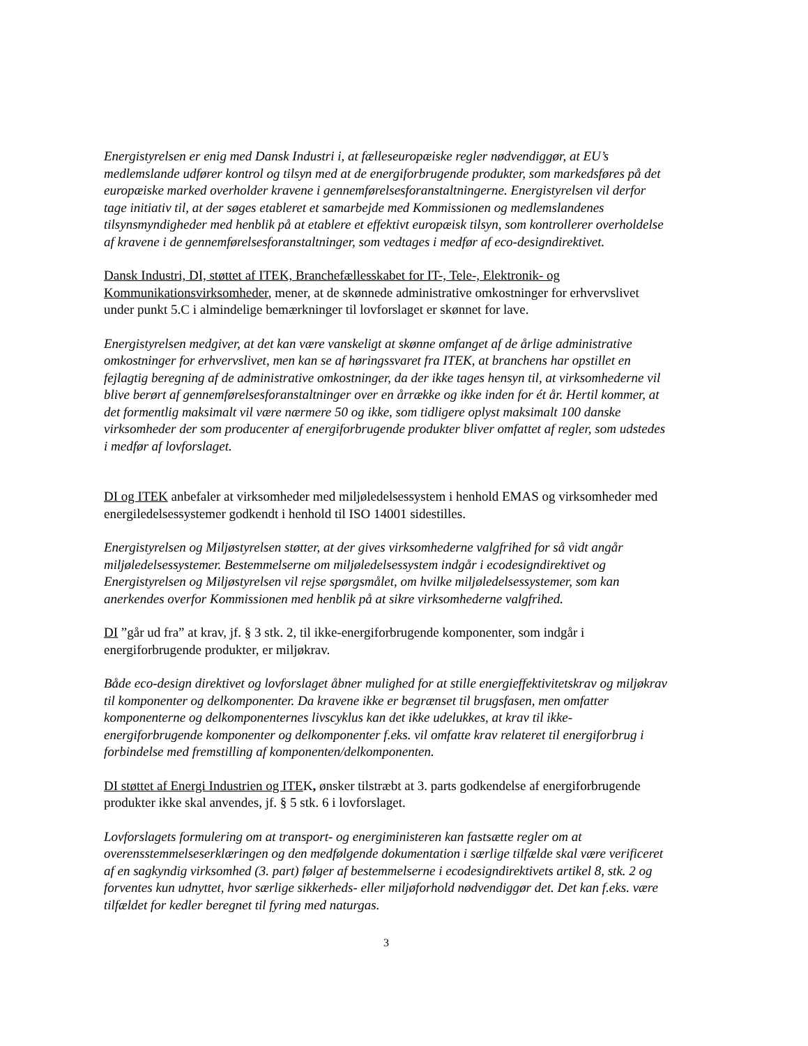Energistyrelsen er enig med Dansk Industri i, at fælleseuropæiske regler nødvendiggør, at EU’s medlemslande udfører kontrol og tilsyn med at de energiforbrugende produkter, som markedsføres på det europæiske marked overholder kravene i gennemførelsesforanstaltningerne. Energistyrelsen vil derfor tage initiativ til, at der søges etableret et samarbejde med Kommissionen og medlemslandenes tilsynsmyndigheder med henblik på at etablere et effektivt europæisk tilsyn, som kontrollerer overholdelse af kravene i de gennemførelsesforanstaltninger, som vedtages i medfør af eco-designdirektivet.
Dansk Industri, DI, støttet af ITEK, Branchefællesskabet for IT-, Tele-, Elektronik- og Kommunikationsvirksomheder, mener, at de skønnede administrative omkostninger for erhvervslivet under punkt 5.C i almindelige bemærkninger til lovforslaget er skønnet for lave.
Energistyrelsen medgiver, at det kan være vanskeligt at skønne omfanget af de årlige administrative omkostninger for erhvervslivet, men kan se af høringssvaret fra ITEK, at branchens har opstillet en fejlagtig beregning af de administrative omkostninger, da der ikke tages hensyn til, at virksomhederne vil blive berørt af gennemførelsesforanstaltninger over en årrække og ikke inden for ét år. Hertil kommer, at det formentlig maksimalt vil være nærmere 50 og ikke, som tidligere oplyst maksimalt 100 danske virksomheder der som producenter af energiforbrugende produkter bliver omfattet af regler, som udstedes i medfør af lovforslaget.
DI og ITEK anbefaler at virksomheder med miljøledelsessystem i henhold EMAS og virksomheder med energiledelsessystemer godkendt i henhold til ISO 14001 sidestilles.
Energistyrelsen og Miljøstyrelsen støtter, at der gives virksomhederne valgfrihed for så vidt angår miljøledelsessystemer. Bestemmelserne om miljøledelsessystem indgår i ecodesigndirektivet og Energistyrelsen og Miljøstyrelsen vil rejse spørgsmålet, om hvilke miljøledelsessystemer, som kan anerkendes overfor Kommissionen med henblik på at sikre virksomhederne valgfrihed.
DI ”går ud fra” at krav, jf. § 3 stk. 2, til ikke-energiforbrugende komponenter, som indgår i energiforbrugende produkter, er miljøkrav.
Både eco-design direktivet og lovforslaget åbner mulighed for at stille energieffektivitetskrav og miljøkrav til komponenter og delkomponenter. Da kravene ikke er begrænset til brugsfasen, men omfatter komponenterne og delkomponenternes livscyklus kan det ikke udelukkes, at krav til ikke-energiforbrugende komponenter og delkomponenter f.eks. vil omfatte krav relateret til energiforbrug i forbindelse med fremstilling af komponenten/delkomponenten.
DI støttet af Energi Industrien og ITEK, ønsker tilstræbt at 3. parts godkendelse af energiforbrugende produkter ikke skal anvendes, jf. § 5 stk. 6 i lovforslaget.
Lovforslagets formulering om at transport- og energiministeren kan fastsætte regler om at overensstemmelseserklæringen og den medfølgende dokumentation i særlige tilfælde skal være verificeret af en sagkyndig virksomhed (3. part) følger af bestemmelserne i ecodesigndirektivets artikel 8, stk. 2 og forventes kun udnyttet, hvor særlige sikkerheds- eller miljøforhold nødvendiggør det. Det kan f.eks. være tilfældet for kedler beregnet til fyring med naturgas.
3